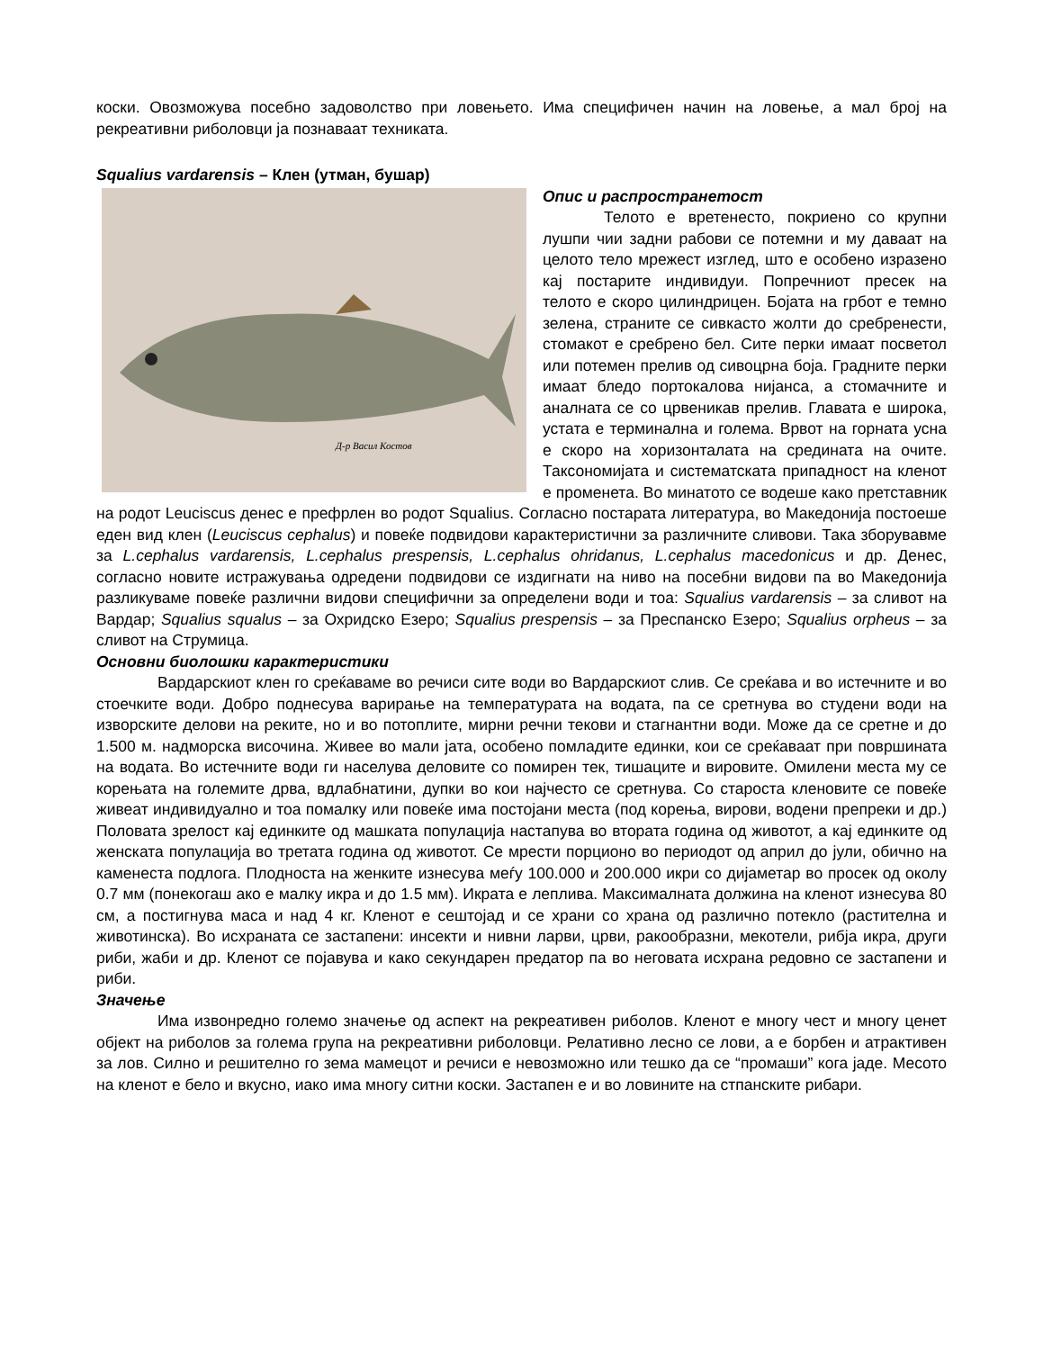коски. Овозможува посебно задоволство при ловењето. Има специфичен начин на ловење, а мал број на рекреативни риболовци ја познаваат техниката.
Squalius vardarensis – Клен (утман, бушар)
Д-р Васил Костов
Опис и распространетост
Телото е вретенесто, покриено со крупни лушпи чии задни рабови се потемни и му даваат на целото тело мрежест изглед, што е особено изразено кај постарите индивидуи. Попречниот пресек на телото е скоро цилиндрицен. Бојата на грбот е темно зелена, страните се сивкасто жолти до сребренести, стомакот е сребрено бел. Сите перки имаат посветол или потемен прелив од сивоцрна боја. Градните перки имаат бледо портокалова нијанса, а стомачните и аналната се со црвеникав прелив. Главата е широка, устата е терминална и голема. Врвот на горната усна е скоро на хоризонталата на средината на очите. Таксономијата и систематската припадност на кленот е променета. Во минатото се водеше како претставник на родот Leuciscus денес е префрлен во родот Squalius. Согласно постарата литература, во Македонија постоеше еден вид клен (Leuciscus cephalus) и повеќе подвидови карактеристични за различните сливови. Така зборувавме за L.cephalus vardarensis, L.cephalus prespensis, L.cephalus ohridanus, L.cephalus macedonicus и др. Денес, согласно новите истражувања одредени подвидови се издигнати на ниво на посебни видови па во Македонија разликуваме повеќе различни видови специфични за определени води и тоа: Squalius vardarensis – за сливот на Вардар; Squalius squalus – за Охридско Езеро; Squalius prespensis – за Преспанско Езеро; Squalius orpheus – за сливот на Струмица.
Основни биолошки карактеристики
Вардарскиот клен го среќаваме во речиси сите води во Вардарскиот слив. Се среќава и во истечните и во стоечките води. Добро поднесува варирање на температурата на водата, па се сретнува во студени води на изворските делови на реките, но и во потоплите, мирни речни текови и стагнантни води. Може да се сретне и до 1.500 м. надморска височина. Живее во мали јата, особено помладите единки, кои се среќаваат при површината на водата. Во истечните води ги населува деловите со помирен тек, тишаците и вировите. Омилени места му се корењата на големите дрва, вдлабнатини, дупки во кои најчесто се сретнува. Со староста кленовите се повеќе живеат индивидуално и тоа помалку или повеќе има постојани места (под корења, вирови, водени препреки и др.) Половата зрелост кај единките од машката популација настапува во втората година од животот, а кај единките од женската популација во третата година од животот. Се мрести порционо во периодот од април до јули, обично на каменеста подлога. Плодноста на женките изнесува меѓу 100.000 и 200.000 икри со дијаметар во просек од околу 0.7 мм (понекогаш ако е малку икра и до 1.5 мм). Икрата е леплива. Максималната должина на кленот изнесува 80 см, а постигнува маса и над 4 кг. Кленот е сештојад и се храни со храна од различно потекло (растителна и животинска). Во исхраната се застапени: инсекти и нивни ларви, црви, ракообразни, мекотели, рибја икра, други риби, жаби и др. Кленот се појавува и како секундарен предатор па во неговата исхрана редовно се застапени и риби.
Значење
Има извонредно големо значење од аспект на рекреативен риболов. Кленот е многу чест и многу ценет објект на риболов за голема група на рекреативни риболовци. Релативно лесно се лови, а е борбен и атрактивен за лов. Силно и решително го зема мамецот и речиси е невозможно или тешко да се “промаши” кога јаде. Месото на кленот е бело и вкусно, иако има многу ситни коски. Застапен е и во ловините на стпанските рибари.